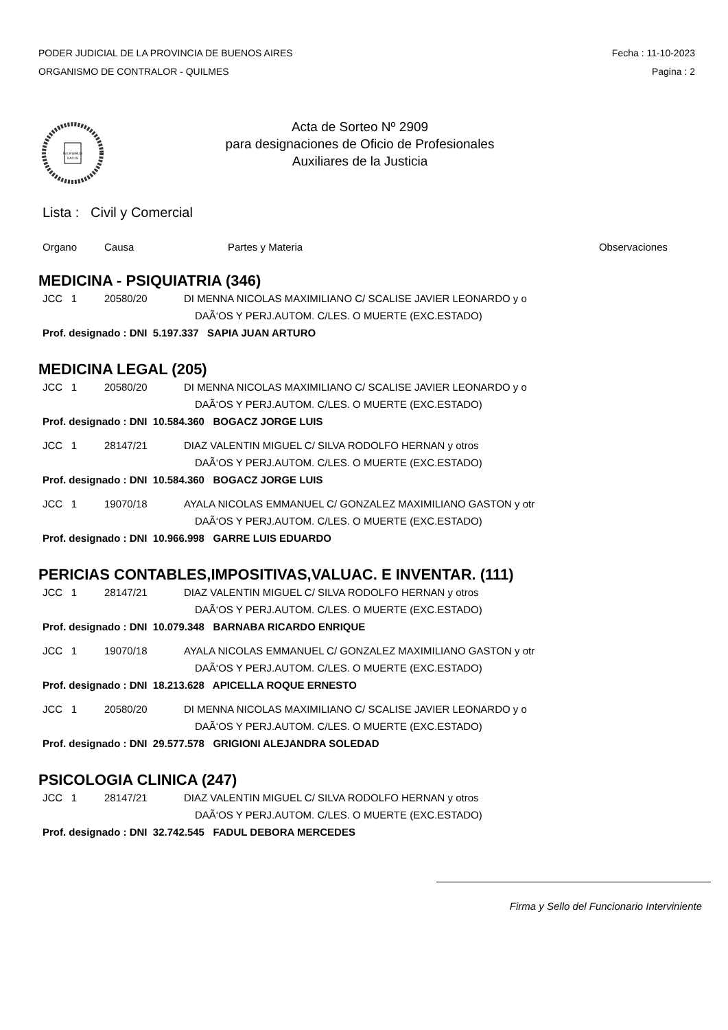PODER JUDICIAL DE LA PROVINCIA DE BUENOS AIRES
ORGANISMO DE CONTRALOR - QUILMES
Fecha : 11-10-2023
Pagina : 2
IN LEGIBUS
SALUS
Acta de Sorteo Nº 2909
para designaciones de Oficio de Profesionales
Auxiliares de la Justicia
Lista : Civil y Comercial
Organo Causa Partes y Materia Observaciones
MEDICINA - PSIQUIATRIA (346)
JCC 1 20580/20 DI MENNA NICOLAS MAXIMILIANO C/ SCALISE JAVIER LEONARDO y o
DAÃ‘OS Y PERJ.AUTOM. C/LES. O MUERTE (EXC.ESTADO)
Prof. designado : DNI 5.197.337 SAPIA JUAN ARTURO
MEDICINA LEGAL (205)
JCC 1 20580/20 DI MENNA NICOLAS MAXIMILIANO C/ SCALISE JAVIER LEONARDO y o
DAÃ‘OS Y PERJ.AUTOM. C/LES. O MUERTE (EXC.ESTADO)
Prof. designado : DNI 10.584.360 BOGACZ JORGE LUIS
JCC 1 28147/21 DIAZ VALENTIN MIGUEL C/ SILVA RODOLFO HERNAN y otros
DAÃ‘OS Y PERJ.AUTOM. C/LES. O MUERTE (EXC.ESTADO)
Prof. designado : DNI 10.584.360 BOGACZ JORGE LUIS
JCC 1 19070/18 AYALA NICOLAS EMMANUEL C/ GONZALEZ MAXIMILIANO GASTON y otr
DAÃ‘OS Y PERJ.AUTOM. C/LES. O MUERTE (EXC.ESTADO)
Prof. designado : DNI 10.966.998 GARRE LUIS EDUARDO
PERICIAS CONTABLES,IMPOSITIVAS,VALUAC. E INVENTAR. (111)
JCC 1 28147/21 DIAZ VALENTIN MIGUEL C/ SILVA RODOLFO HERNAN y otros
DAÃ‘OS Y PERJ.AUTOM. C/LES. O MUERTE (EXC.ESTADO)
Prof. designado : DNI 10.079.348 BARNABA RICARDO ENRIQUE
JCC 1 19070/18 AYALA NICOLAS EMMANUEL C/ GONZALEZ MAXIMILIANO GASTON y otr
DAÃ‘OS Y PERJ.AUTOM. C/LES. O MUERTE (EXC.ESTADO)
Prof. designado : DNI 18.213.628 APICELLA ROQUE ERNESTO
JCC 1 20580/20 DI MENNA NICOLAS MAXIMILIANO C/ SCALISE JAVIER LEONARDO y o
DAÃ‘OS Y PERJ.AUTOM. C/LES. O MUERTE (EXC.ESTADO)
Prof. designado : DNI 29.577.578 GRIGIONI ALEJANDRA SOLEDAD
PSICOLOGIA CLINICA (247)
JCC 1 28147/21 DIAZ VALENTIN MIGUEL C/ SILVA RODOLFO HERNAN y otros
DAÃ‘OS Y PERJ.AUTOM. C/LES. O MUERTE (EXC.ESTADO)
Prof. designado : DNI 32.742.545 FADUL DEBORA MERCEDES
Firma y Sello del Funcionario Interviniente